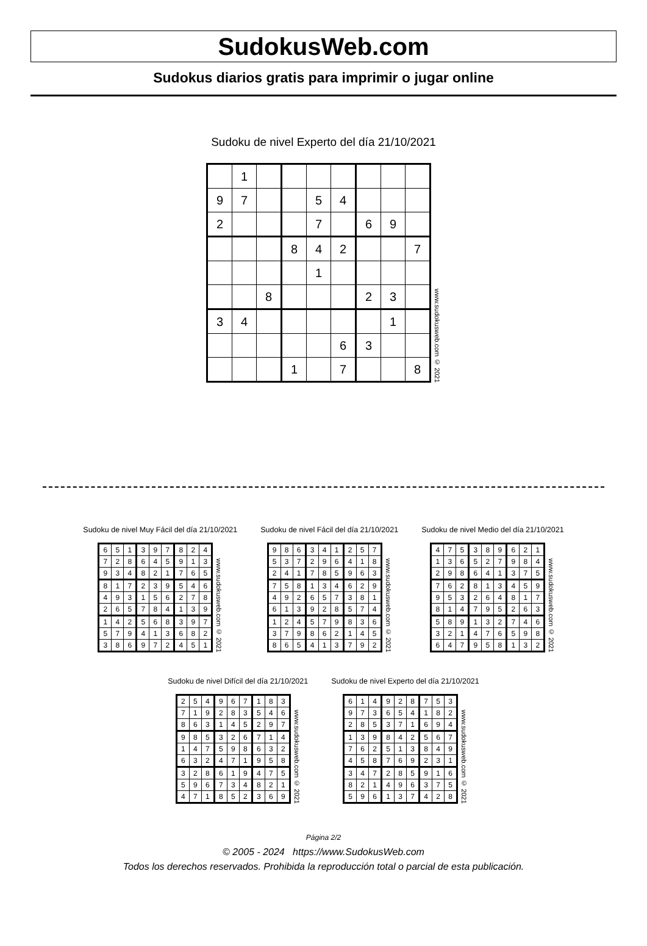SudokusWeb.com
Sudokus diarios gratis para imprimir o jugar online
Sudoku de nivel Experto del día 21/10/2021
| | 1 | | | | | | | |
| 9 | 7 | | | 5 | 4 | | | |
| 2 | | | | 7 | | 6 | 9 | |
| | | | 8 | 4 | 2 | | | 7 |
| | | | | 1 | | | | |
| | | 8 | | | | 2 | 3 | |
| 3 | 4 | | | | | | 1 | |
| | | | | | 6 | 3 | | |
| | | | 1 | | 7 | | | 8 |
www.sudokusweb.com © 2021
Sudoku de nivel Muy Fácil del día 21/10/2021
| 6 | 5 | 1 | 3 | 9 | 7 | 8 | 2 | 4 |
| 7 | 2 | 8 | 6 | 4 | 5 | 9 | 1 | 3 |
| 9 | 3 | 4 | 8 | 2 | 1 | 7 | 6 | 5 |
| 8 | 1 | 7 | 2 | 3 | 9 | 5 | 4 | 6 |
| 4 | 9 | 3 | 1 | 5 | 6 | 2 | 7 | 8 |
| 2 | 6 | 5 | 7 | 8 | 4 | 1 | 3 | 9 |
| 1 | 4 | 2 | 5 | 6 | 8 | 3 | 9 | 7 |
| 5 | 7 | 9 | 4 | 1 | 3 | 6 | 8 | 2 |
| 3 | 8 | 6 | 9 | 7 | 2 | 4 | 5 | 1 |
www.sudokusweb.com © 2021
Sudoku de nivel Fácil del día 21/10/2021
| 9 | 8 | 6 | 3 | 4 | 1 | 2 | 5 | 7 |
| 5 | 3 | 7 | 2 | 9 | 6 | 4 | 1 | 8 |
| 2 | 4 | 1 | 7 | 8 | 5 | 9 | 6 | 3 |
| 7 | 5 | 8 | 1 | 3 | 4 | 6 | 2 | 9 |
| 4 | 9 | 2 | 6 | 5 | 7 | 3 | 8 | 1 |
| 6 | 1 | 3 | 9 | 2 | 8 | 5 | 7 | 4 |
| 1 | 2 | 4 | 5 | 7 | 9 | 8 | 3 | 6 |
| 3 | 7 | 9 | 8 | 6 | 2 | 1 | 4 | 5 |
| 8 | 6 | 5 | 4 | 1 | 3 | 7 | 9 | 2 |
www.sudokusweb.com © 2021
Sudoku de nivel Medio del día 21/10/2021
| 4 | 7 | 5 | 3 | 8 | 9 | 6 | 2 | 1 |
| 1 | 3 | 6 | 5 | 2 | 7 | 9 | 8 | 4 |
| 2 | 9 | 8 | 6 | 4 | 1 | 3 | 7 | 5 |
| 7 | 6 | 2 | 8 | 1 | 3 | 4 | 5 | 9 |
| 9 | 5 | 3 | 2 | 6 | 4 | 8 | 1 | 7 |
| 8 | 1 | 4 | 7 | 9 | 5 | 2 | 6 | 3 |
| 5 | 8 | 9 | 1 | 3 | 2 | 7 | 4 | 6 |
| 3 | 2 | 1 | 4 | 7 | 6 | 5 | 9 | 8 |
| 6 | 4 | 7 | 9 | 5 | 8 | 1 | 3 | 2 |
www.sudokusweb.com © 2021
Sudoku de nivel Difícil del día 21/10/2021
| 2 | 5 | 4 | 9 | 6 | 7 | 1 | 8 | 3 |
| 7 | 1 | 9 | 2 | 8 | 3 | 5 | 4 | 6 |
| 8 | 6 | 3 | 1 | 4 | 5 | 2 | 9 | 7 |
| 9 | 8 | 5 | 3 | 2 | 6 | 7 | 1 | 4 |
| 1 | 4 | 7 | 5 | 9 | 8 | 6 | 3 | 2 |
| 6 | 3 | 2 | 4 | 7 | 1 | 9 | 5 | 8 |
| 3 | 2 | 8 | 6 | 1 | 9 | 4 | 7 | 5 |
| 5 | 9 | 6 | 7 | 3 | 4 | 8 | 2 | 1 |
| 4 | 7 | 1 | 8 | 5 | 2 | 3 | 6 | 9 |
www.sudokusweb.com © 2021
Sudoku de nivel Experto del día 21/10/2021
| 6 | 1 | 4 | 9 | 2 | 8 | 7 | 5 | 3 |
| 9 | 7 | 3 | 6 | 5 | 4 | 1 | 8 | 2 |
| 2 | 8 | 5 | 3 | 7 | 1 | 6 | 9 | 4 |
| 1 | 3 | 9 | 8 | 4 | 2 | 5 | 6 | 7 |
| 7 | 6 | 2 | 5 | 1 | 3 | 8 | 4 | 9 |
| 4 | 5 | 8 | 7 | 6 | 9 | 2 | 3 | 1 |
| 3 | 4 | 7 | 2 | 8 | 5 | 9 | 1 | 6 |
| 8 | 2 | 1 | 4 | 9 | 6 | 3 | 7 | 5 |
| 5 | 9 | 6 | 1 | 3 | 7 | 4 | 2 | 8 |
www.sudokusweb.com © 2021
Página 2/2
© 2005 - 2024 https://www.SudokusWeb.com
Todos los derechos reservados. Prohibida la reproducción total o parcial de esta publicación.